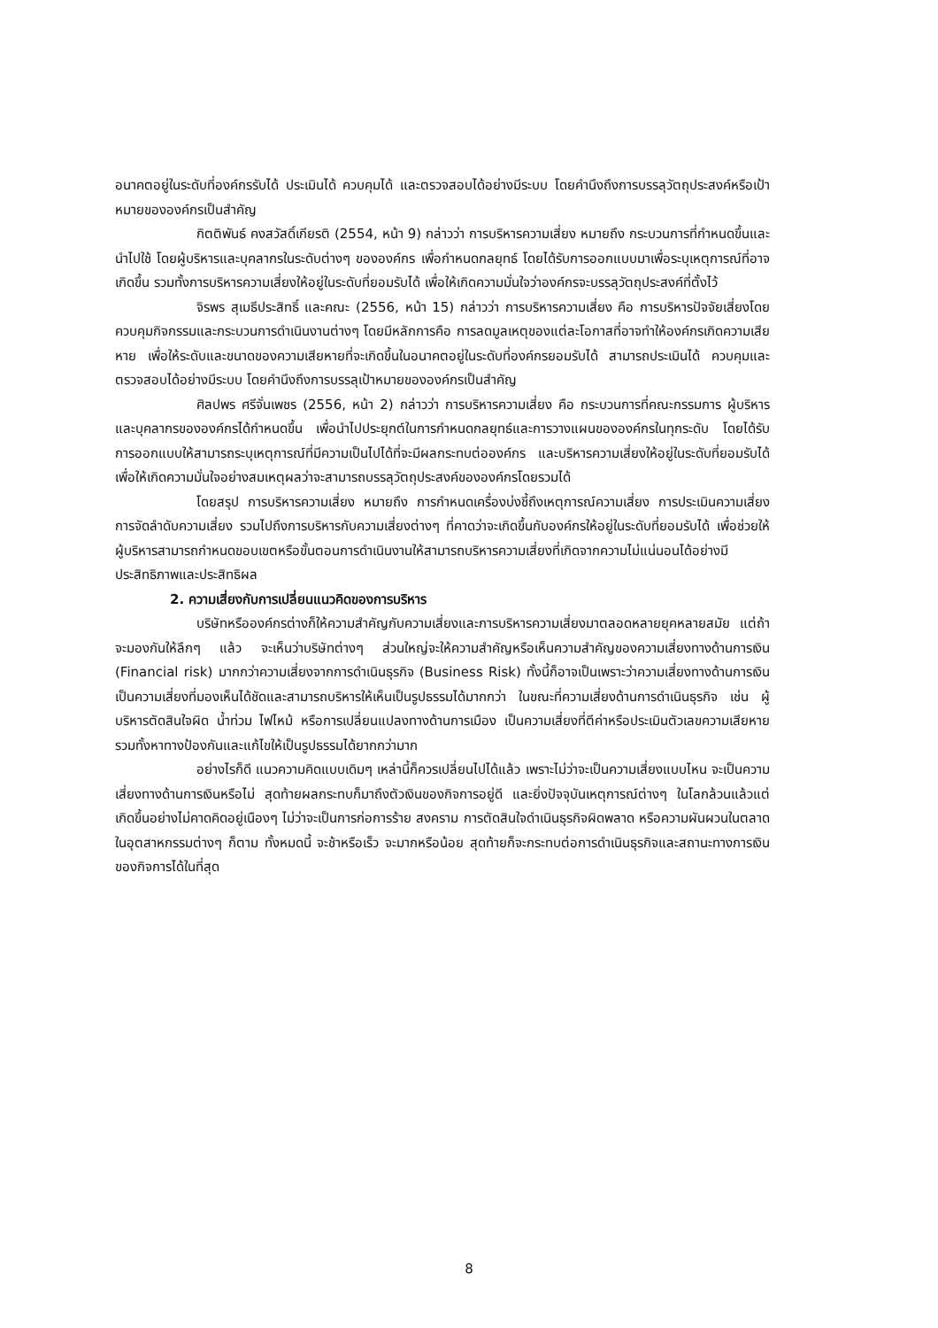อนาคตอยู่ในระดับที่องค์กรรับได้ ประเมินได้ ควบคุมได้ และตรวจสอบได้อย่างมีระบบ โดยคำนึงถึงการบรรลุวัตถุประสงค์หรือเป้าหมายขององค์กรเป็นสำคัญ
กิตติพันธ์ คงสวัสดิ์เกียรติ (2554, หน้า 9) กล่าวว่า การบริหารความเสี่ยง หมายถึง กระบวนการที่กำหนดขึ้นและนำไปใช้ โดยผู้บริหารและบุคลากรในระดับต่างๆ ขององค์กร เพื่อกำหนดกลยุทธ์ โดยได้รับการออกแบบมาเพื่อระบุเหตุการณ์ที่อาจเกิดขึ้น รวมทั้งการบริหารความเสี่ยงให้อยู่ในระดับที่ยอมรับได้ เพื่อให้เกิดความมั่นใจว่าองค์กรจะบรรลุวัตถุประสงค์ที่ตั้งไว้
จิรพร สุเมธีประสิทธิ์ และคณะ (2556, หน้า 15) กล่าวว่า การบริหารความเสี่ยง คือ การบริหารปัจจัยเสี่ยงโดยควบคุมกิจกรรมและกระบวนการดำเนินงานต่างๆ โดยมีหลักการคือ การลดมูลเหตุของแต่ละโอกาสที่อาจทำให้องค์กรเกิดความเสียหาย เพื่อให้ระดับและขนาดของความเสียหายที่จะเกิดขึ้นในอนาคตอยู่ในระดับที่องค์กรยอมรับได้ สามารถประเมินได้ ควบคุมและตรวจสอบได้อย่างมีระบบ โดยคำนึงถึงการบรรลุเป้าหมายขององค์กรเป็นสำคัญ
ศิลปพร ศรีจั่นเพชร (2556, หน้า 2) กล่าวว่า การบริหารความเสี่ยง คือ กระบวนการที่คณะกรรมการ ผู้บริหาร และบุคลากรขององค์กรได้กำหนดขึ้น เพื่อนำไปประยุกต์ในการกำหนดกลยุทธ์และการวางแผนขององค์กรในทุกระดับ โดยได้รับการออกแบบให้สามารถระบุเหตุการณ์ที่มีความเป็นไปได้ที่จะมีผลกระทบต่อองค์กร และบริหารความเสี่ยงให้อยู่ในระดับที่ยอมรับได้ เพื่อให้เกิดความมั่นใจอย่างสมเหตุผลว่าจะสามารถบรรลุวัตถุประสงค์ขององค์กรโดยรวมได้
โดยสรุป การบริหารความเสี่ยง หมายถึง การกำหนดเครื่องบ่งชี้ถึงเหตุการณ์ความเสี่ยง การประเมินความเสี่ยง การจัดลำดับความเสี่ยง รวมไปถึงการบริหารกับความเสี่ยงต่างๆ ที่คาดว่าจะเกิดขึ้นกับองค์กรให้อยู่ในระดับที่ยอมรับได้ เพื่อช่วยให้ผู้บริหารสามารถกำหนดขอบเขตหรือขั้นตอนการดำเนินงานให้สามารถบริหารความเสี่ยงที่เกิดจากความไม่แน่นอนได้อย่างมีประสิทธิภาพและประสิทธิผล
2. ความเสี่ยงกับการเปลี่ยนแนวคิดของการบริหาร
บริษัทหรือองค์กรต่างก็ให้ความสำคัญกับความเสี่ยงและการบริหารความเสี่ยงมาตลอดหลายยุคหลายสมัย แต่ถ้าจะมองกันให้ลึกๆ แล้ว จะเห็นว่าบริษัทต่างๆ ส่วนใหญ่จะให้ความสำคัญหรือเห็นความสำคัญของความเสี่ยงทางด้านการเงิน (Financial risk) มากกว่าความเสี่ยงจากการดำเนินธุรกิจ (Business Risk) ทั้งนี้ก็อาจเป็นเพราะว่าความเสี่ยงทางด้านการเงินเป็นความเสี่ยงที่มองเห็นได้ชัดและสามารถบริหารให้เห็นเป็นรูปธรรมได้มากกว่า ในขณะที่ความเสี่ยงด้านการดำเนินธุรกิจ เช่น ผู้บริหารตัดสินใจผิด น้ำท่วม ไฟไหม้ หรือการเปลี่ยนแปลงทางด้านการเมือง เป็นความเสี่ยงที่ตีค่าหรือประเมินตัวเลขความเสียหาย รวมทั้งหาทางป้องกันและแก้ไขให้เป็นรูปธรรมได้ยากกว่ามาก
อย่างไรก็ดี แนวความคิดแบบเดิมๆ เหล่านี้ก็ควรเปลี่ยนไปได้แล้ว เพราะไม่ว่าจะเป็นความเสี่ยงแบบไหน จะเป็นความเสี่ยงทางด้านการเงินหรือไม่ สุดท้ายผลกระทบก็มาถึงตัวเงินของกิจการอยู่ดี และยิ่งปัจจุบันเหตุการณ์ต่างๆ ในโลกล้วนแล้วแต่เกิดขึ้นอย่างไม่คาดคิดอยู่เนืองๆ ไม่ว่าจะเป็นการก่อการร้าย สงคราม การตัดสินใจดำเนินธุรกิจผิดพลาด หรือความผันผวนในตลาดในอุตสาหกรรมต่างๆ ก็ตาม ทั้งหมดนี้ จะช้าหรือเร็ว จะมากหรือน้อย สุดท้ายก็จะกระทบต่อการดำเนินธุรกิจและสถานะทางการเงินของกิจการได้ในที่สุด
8